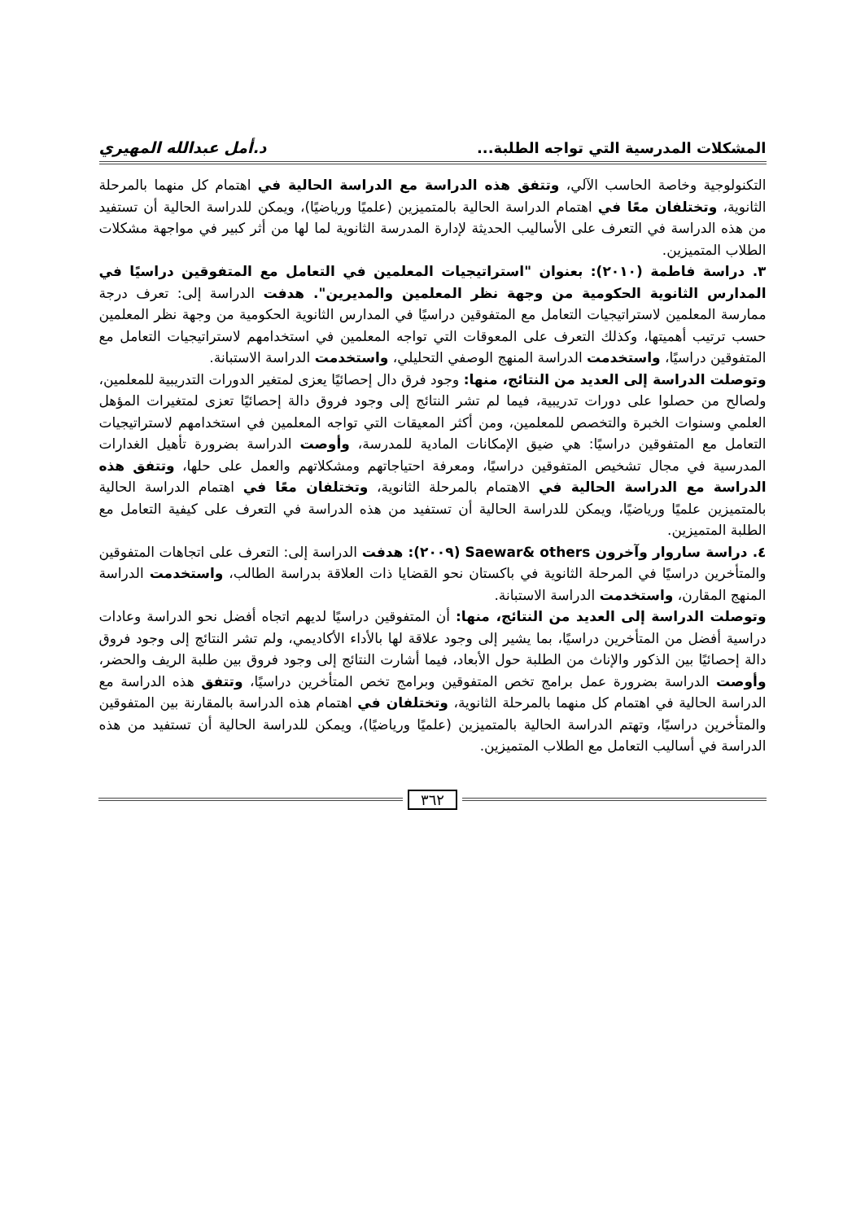المشكلات المدرسية التي تواجه الطلبة... د.أمل عبدالله المهيري
التكنولوجية وخاصة الحاسب الآلي، وتتفق هذه الدراسة مع الدراسة الحالية في اهتمام كل منهما بالمرحلة الثانوية، وتختلفان معًا في اهتمام الدراسة الحالية بالمتميزين (علميًا ورياضيًا)، ويمكن للدراسة الحالية أن تستفيد من هذه الدراسة في التعرف على الأساليب الحديثة لإدارة المدرسة الثانوية لما لها من أثر كبير في مواجهة مشكلات الطلاب المتميزين.
٣. دراسة فاطمة (٢٠١٠): بعنوان "استراتيجيات المعلمين في التعامل مع المتفوقين دراسيًا في المدارس الثانوية الحكومية من وجهة نظر المعلمين والمديرين". هدفت الدراسة إلى: تعرف درجة ممارسة المعلمين لاستراتيجيات التعامل مع المتفوقين دراسيًا في المدارس الثانوية الحكومية من وجهة نظر المعلمين حسب ترتيب أهميتها، وكذلك التعرف على المعوقات التي تواجه المعلمين في استخدامهم لاستراتيجيات التعامل مع المتفوقين دراسيًا، واستخدمت الدراسة المنهج الوصفي التحليلي، واستخدمت الدراسة الاستبانة.
وتوصلت الدراسة إلى العديد من النتائج، منها: وجود فرق دال إحصائيًا يعزى لمتغير الدورات التدريبية للمعلمين، ولصالح من حصلوا على دورات تدريبية، فيما لم تشر النتائج إلى وجود فروق دالة إحصائيًا تعزى لمتغيرات المؤهل العلمي وسنوات الخبرة والتخصص للمعلمين، ومن أكثر المعيقات التي تواجه المعلمين في استخدامهم لاستراتيجيات التعامل مع المتفوقين دراسيًا: هي ضيق الإمكانات المادية للمدرسة، وأوصت الدراسة بضرورة تأهيل الغدارات المدرسية في مجال تشخيص المتفوقين دراسيًا، ومعرفة احتياجاتهم ومشكلاتهم والعمل على حلها، وتتفق هذه الدراسة مع الدراسة الحالية في الاهتمام بالمرحلة الثانوية، وتختلفان معًا في اهتمام الدراسة الحالية بالمتميزين علميًا ورياضيًا، ويمكن للدراسة الحالية أن تستفيد من هذه الدراسة في التعرف على كيفية التعامل مع الطلبة المتميزين.
٤. دراسة ساروار وآخرون Saewar& others (٢٠٠٩): هدفت الدراسة إلى: التعرف على اتجاهات المتفوقين والمتأخرين دراسيًا في المرحلة الثانوية في باكستان نحو القضايا ذات العلاقة بدراسة الطالب، واستخدمت الدراسة المنهج المقارن، واستخدمت الدراسة الاستبانة.
وتوصلت الدراسة إلى العديد من النتائج، منها: أن المتفوقين دراسيًا لديهم اتجاه أفضل نحو الدراسة وعادات دراسية أفضل من المتأخرين دراسيًا، بما يشير إلى وجود علاقة لها بالأداء الأكاديمي، ولم تشر النتائج إلى وجود فروق دالة إحصائيًا بين الذكور والإناث من الطلبة حول الأبعاد، فيما أشارت النتائج إلى وجود فروق بين طلبة الريف والحضر، وأوصت الدراسة بضرورة عمل برامج تخص المتفوقين وبرامج تخص المتأخرين دراسيًا، وتتفق هذه الدراسة مع الدراسة الحالية في اهتمام كل منهما بالمرحلة الثانوية، وتختلفان في اهتمام هذه الدراسة بالمقارنة بين المتفوقين والمتأخرين دراسيًا، وتهتم الدراسة الحالية بالمتميزين (علميًا ورياضيًا)، ويمكن للدراسة الحالية أن تستفيد من هذه الدراسة في أساليب التعامل مع الطلاب المتميزين.
٣٦٢